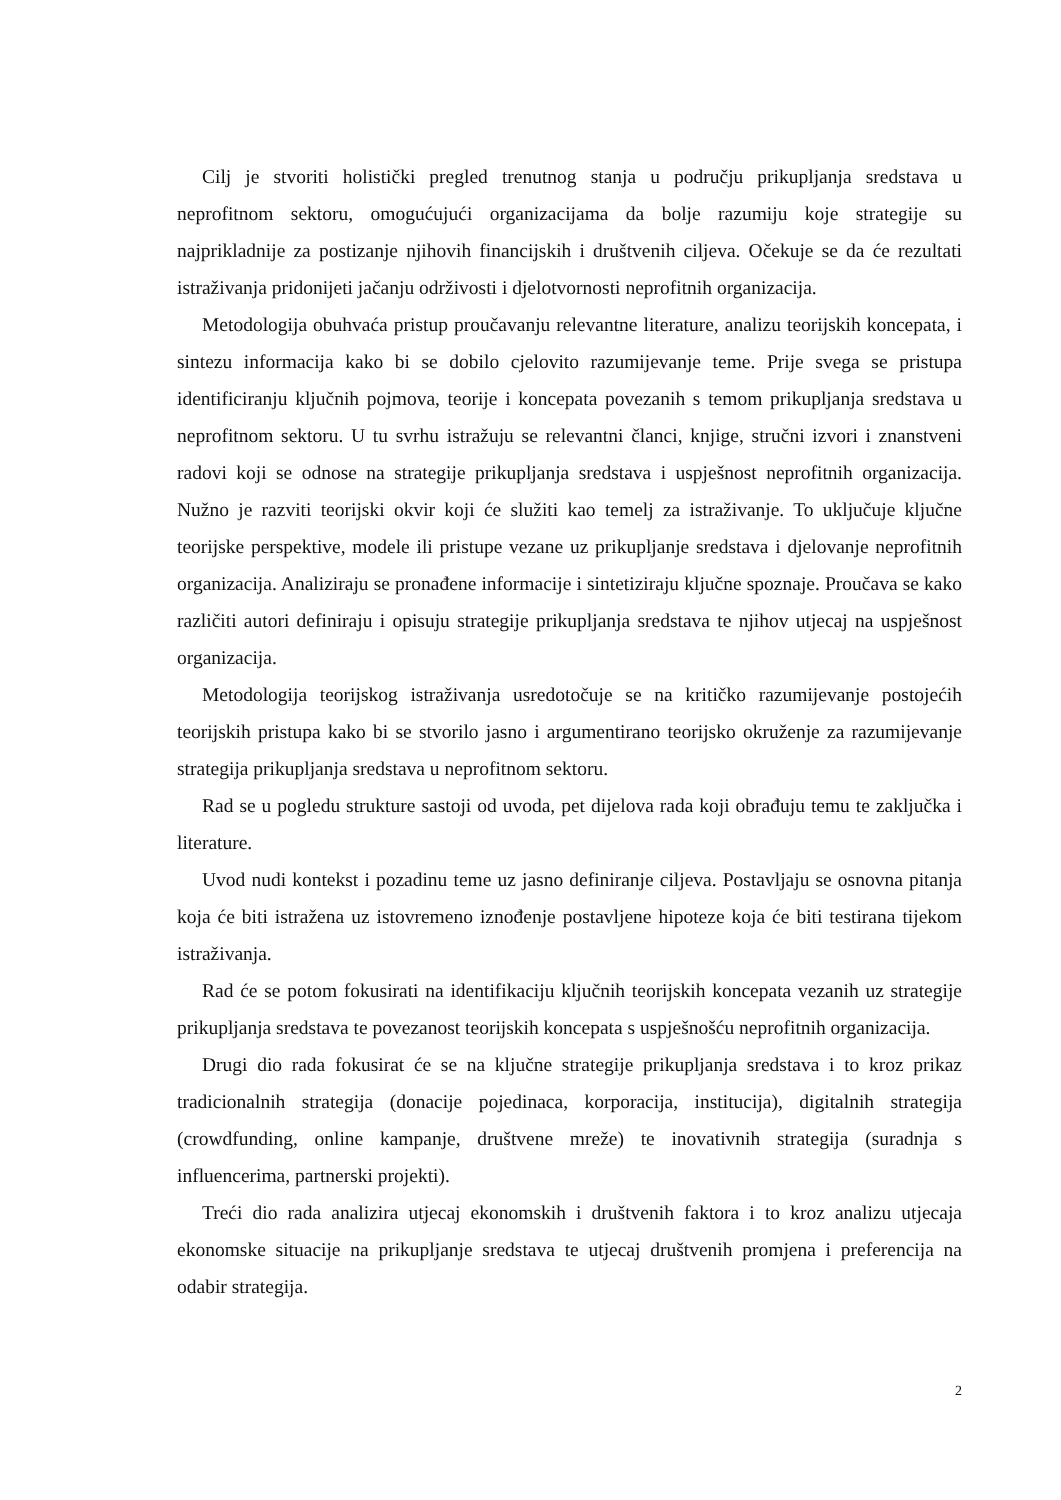Cilj je stvoriti holistički pregled trenutnog stanja u području prikupljanja sredstava u neprofitnom sektoru, omogućujući organizacijama da bolje razumiju koje strategije su najprikladnije za postizanje njihovih financijskih i društvenih ciljeva. Očekuje se da će rezultati istraživanja pridonijeti jačanju održivosti i djelotvornosti neprofitnih organizacija.
Metodologija obuhvaća pristup proučavanju relevantne literature, analizu teorijskih koncepata, i sintezu informacija kako bi se dobilo cjelovito razumijevanje teme. Prije svega se pristupa identificiranju ključnih pojmova, teorije i koncepata povezanih s temom prikupljanja sredstava u neprofitnom sektoru. U tu svrhu istražuju se relevantni članci, knjige, stručni izvori i znanstveni radovi koji se odnose na strategije prikupljanja sredstava i uspješnost neprofitnih organizacija. Nužno je razviti teorijski okvir koji će služiti kao temelj za istraživanje. To uključuje ključne teorijske perspektive, modele ili pristupe vezane uz prikupljanje sredstava i djelovanje neprofitnih organizacija. Analiziraju se pronađene informacije i sintetiziraju ključne spoznaje. Proučava se kako različiti autori definiraju i opisuju strategije prikupljanja sredstava te njihov utjecaj na uspješnost organizacija.
Metodologija teorijskog istraživanja usredotočuje se na kritičko razumijevanje postojećih teorijskih pristupa kako bi se stvorilo jasno i argumentirano teorijsko okruženje za razumijevanje strategija prikupljanja sredstava u neprofitnom sektoru.
Rad se u pogledu strukture sastoji od uvoda, pet dijelova rada koji obrađuju temu te zaključka i literature.
Uvod nudi kontekst i pozadinu teme uz jasno definiranje ciljeva. Postavljaju se osnovna pitanja koja će biti istražena uz istovremeno iznođenje postavljene hipoteze koja će biti testirana tijekom istraživanja.
Rad će se potom fokusirati na identifikaciju ključnih teorijskih koncepata vezanih uz strategije prikupljanja sredstava te povezanost teorijskih koncepata s uspješnošću neprofitnih organizacija.
Drugi dio rada fokusirat će se na ključne strategije prikupljanja sredstava i to kroz prikaz tradicionalnih strategija (donacije pojedinaca, korporacija, institucija), digitalnih strategija (crowdfunding, online kampanje, društvene mreže) te inovativnih strategija (suradnja s influencerima, partnerski projekti).
Treći dio rada analizira utjecaj ekonomskih i društvenih faktora i to kroz analizu utjecaja ekonomske situacije na prikupljanje sredstava te utjecaj društvenih promjena i preferencija na odabir strategija.
2